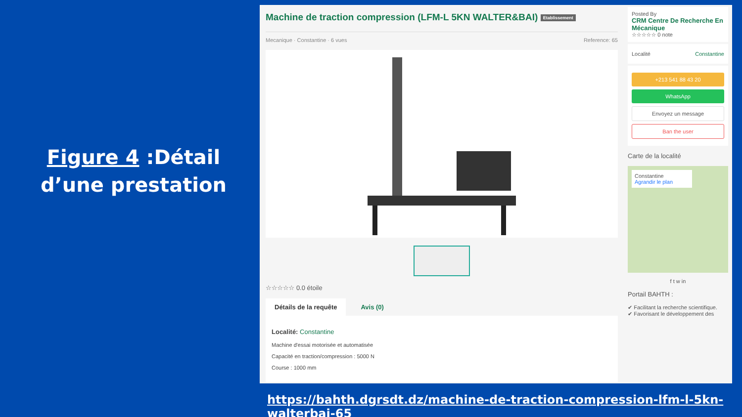Figure 4 :Détail d’une prestation
Machine de traction compression (LFM-L 5KN WALTER&BAI) Etablissement
Mecanique · Constantine · 6 vues Reference: 65
☆☆☆☆☆ 0.0 étoile
Détails de la requête Avis (0)
Localité: Constantine
Machine d'essai motorisée et automatisée
Capacité en traction/compression : 5000 N
Course : 1000 mm
Posted By
CRM Centre De Recherche En Mécanique
☆☆☆☆☆ 0 note
Localité Constantine
+213 541 88 43 20
WhatsApp
Envoyez un message
Ban the user
Carte de la localité
Constantine
Agrandir le plan
f t w in
Portail BAHTH :
✔ Facilitant la recherche scientifique.
✔ Favorisant le développement des
https://bahth.dgrsdt.dz/machine-de-traction-compression-lfm-l-5kn-walterbai-65